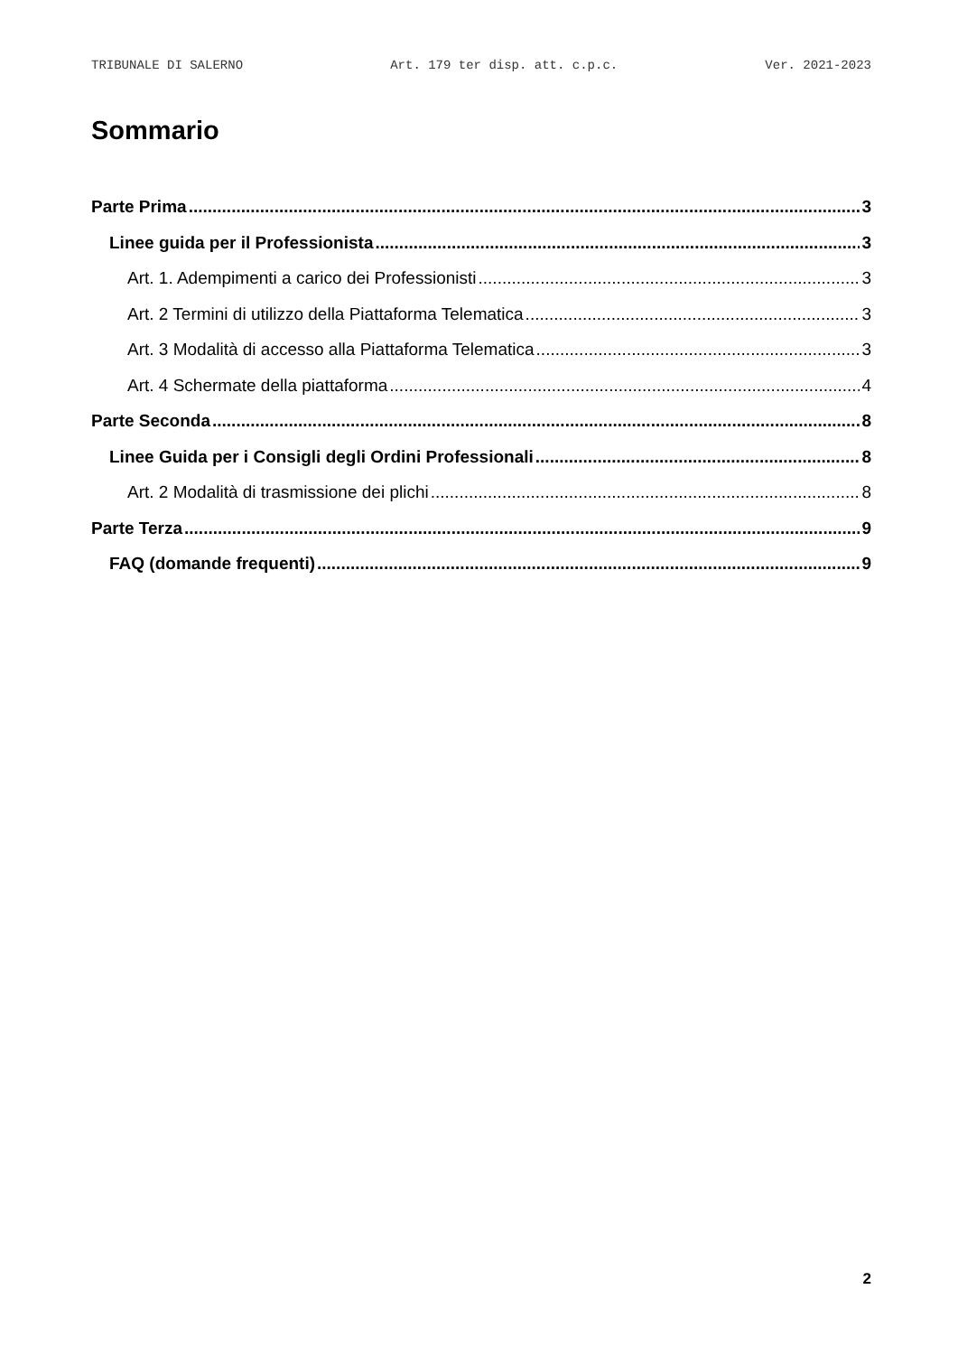TRIBUNALE DI SALERNO Art. 179 ter disp. att. c.p.c. Ver. 2021-2023
Sommario
Parte Prima 3
Linee guida per il Professionista 3
Art. 1. Adempimenti a carico dei Professionisti 3
Art. 2 Termini di utilizzo della Piattaforma Telematica 3
Art. 3 Modalità di accesso alla Piattaforma Telematica 3
Art. 4 Schermate della piattaforma 4
Parte Seconda 8
Linee Guida per i Consigli degli Ordini Professionali 8
Art. 2 Modalità di trasmissione dei plichi 8
Parte Terza 9
FAQ (domande frequenti) 9
2